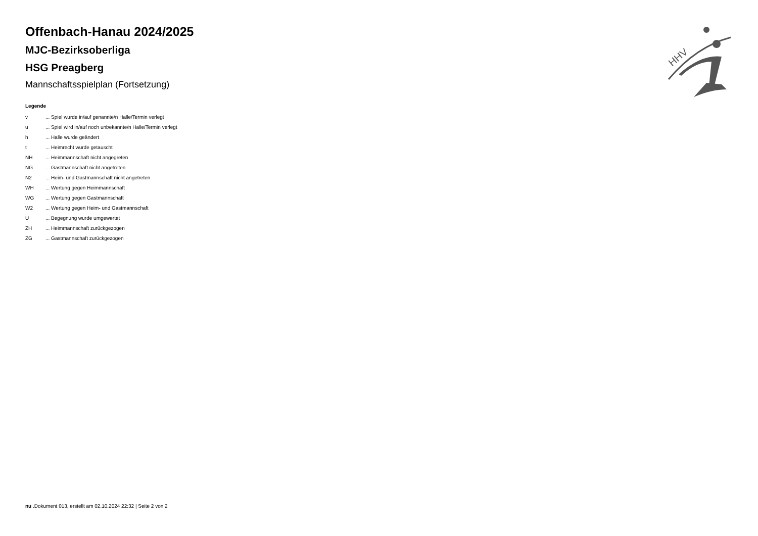Offenbach-Hanau 2024/2025
MJC-Bezirksoberliga
HSG Preagberg
Mannschaftsspielplan (Fortsetzung)
Legende
| v | ... Spiel wurde in/auf genannte/n Halle/Termin verlegt |
| u | ... Spiel wird in/auf noch unbekannte/n Halle/Termin verlegt |
| h | ... Halle wurde geändert |
| t | ... Heimrecht wurde getauscht |
| NH | ... Heimmannschaft nicht angegreten |
| NG | ... Gastmannschaft nicht angetreten |
| N2 | ... Heim- und Gastmannschaft nicht angetreten |
| WH | ... Wertung gegen Heimmannschaft |
| WG | ... Wertung gegen Gastmannschaft |
| W2 | ... Wertung gegen Heim- und Gastmannschaft |
| U | ... Begegnung wurde umgewertet |
| ZH | ... Heimmannschaft zurückgezogen |
| ZG | ... Gastmannschaft zurückgezogen |
HHV
nu .Dokument 013, erstellt am 02.10.2024 22:32 | Seite 2 von 2